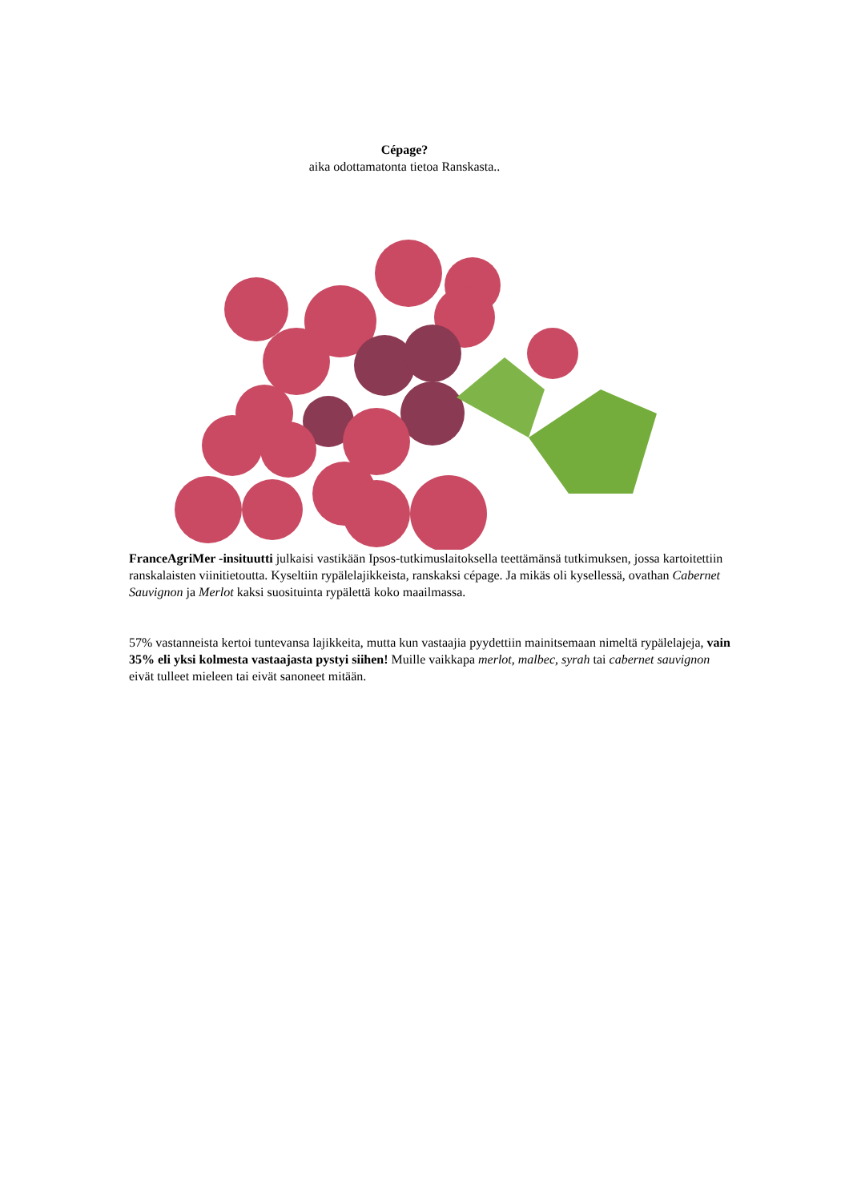Cépage?
aika odottamatonta tietoa Ranskasta..
FranceAgriMer -insituutti julkaisi vastikään Ipsos-tutkimuslaitoksella teettämänsä tutkimuksen, jossa kartoitettiin ranskalaisten viinitietoutta. Kyseltiin rypälelajikkeista, ranskaksi cépage. Ja mikäs oli kysellessä, ovathan Cabernet Sauvignon ja Merlot kaksi suosituinta rypälettä koko maailmassa.
57% vastanneista kertoi tuntevansa lajikkeita, mutta kun vastaajia pyydettiin mainitsemaan nimeltä rypälelajeja, vain 35% eli yksi kolmesta vastaajasta pystyi siihen! Muille vaikkapa merlot, malbec, syrah tai cabernet sauvignon eivät tulleet mieleen tai eivät sanoneet mitään.